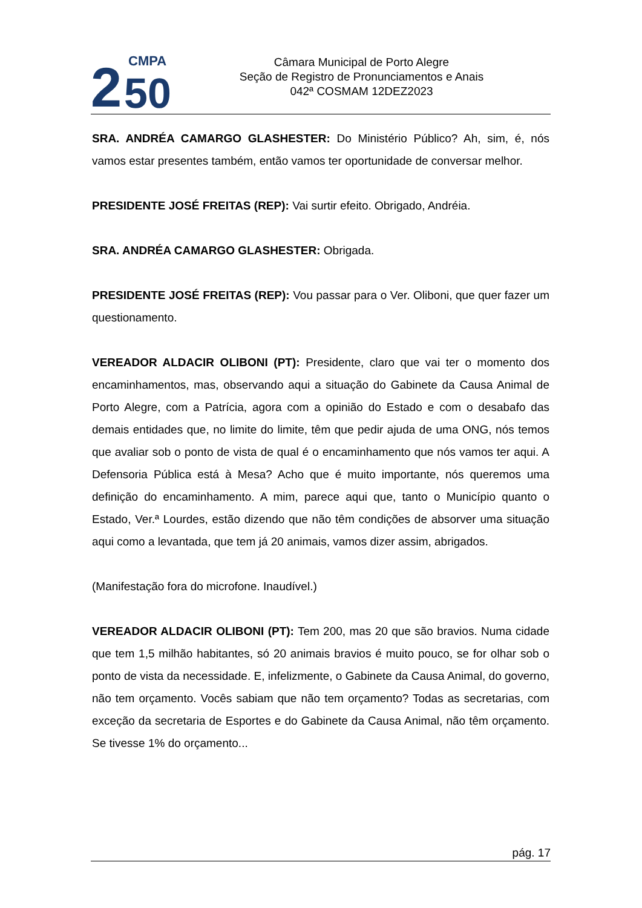2
CMPA
50
Câmara Municipal de Porto Alegre
Seção de Registro de Pronunciamentos e Anais
042ª COSMAM 12DEZ2023
SRA. ANDRÉA CAMARGO GLASHESTER: Do Ministério Público? Ah, sim, é, nós vamos estar presentes também, então vamos ter oportunidade de conversar melhor.
PRESIDENTE JOSÉ FREITAS (REP): Vai surtir efeito. Obrigado, Andréia.
SRA. ANDRÉA CAMARGO GLASHESTER: Obrigada.
PRESIDENTE JOSÉ FREITAS (REP): Vou passar para o Ver. Oliboni, que quer fazer um questionamento.
VEREADOR ALDACIR OLIBONI (PT): Presidente, claro que vai ter o momento dos encaminhamentos, mas, observando aqui a situação do Gabinete da Causa Animal de Porto Alegre, com a Patrícia, agora com a opinião do Estado e com o desabafo das demais entidades que, no limite do limite, têm que pedir ajuda de uma ONG, nós temos que avaliar sob o ponto de vista de qual é o encaminhamento que nós vamos ter aqui. A Defensoria Pública está à Mesa? Acho que é muito importante, nós queremos uma definição do encaminhamento. A mim, parece aqui que, tanto o Município quanto o Estado, Ver.ª Lourdes, estão dizendo que não têm condições de absorver uma situação aqui como a levantada, que tem já 20 animais, vamos dizer assim, abrigados.
(Manifestação fora do microfone. Inaudível.)
VEREADOR ALDACIR OLIBONI (PT): Tem 200, mas 20 que são bravios. Numa cidade que tem 1,5 milhão habitantes, só 20 animais bravios é muito pouco, se for olhar sob o ponto de vista da necessidade. E, infelizmente, o Gabinete da Causa Animal, do governo, não tem orçamento. Vocês sabiam que não tem orçamento? Todas as secretarias, com exceção da secretaria de Esportes e do Gabinete da Causa Animal, não têm orçamento. Se tivesse 1% do orçamento...
pág. 17